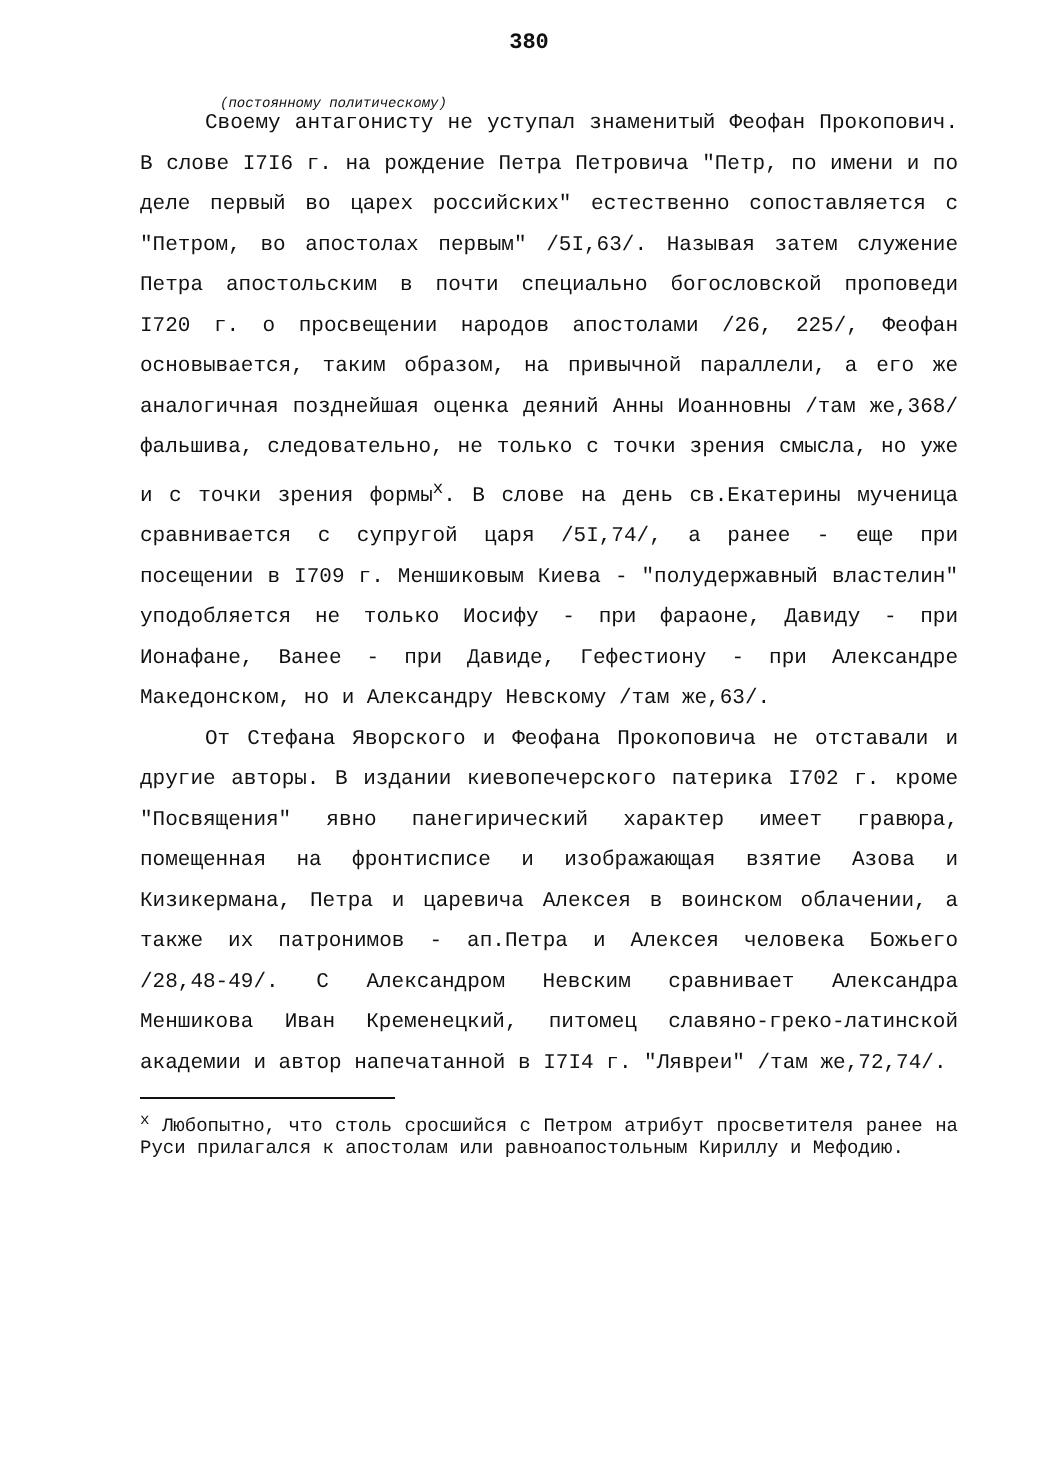380
(постоянному политическому)
Своему антагонисту не уступал знаменитый Феофан Прокопович. В слове I7I6 г. на рождение Петра Петровича "Петр, по имени и по деле первый во царех российских" естественно сопоставляется с "Петром, во апостолах первым" /5I,63/. Называя затем служение Петра апостольским в почти специально богословской проповеди I720 г. о просвещении народов апостолами /26, 225/, Феофан основывается, таким образом, на привычной параллели, а его же аналогичная позднейшая оценка деяний Анны Иоанновны /там же,368/ фальшива, следовательно, не только с точки зрения смысла, но уже и с точки зрения формы<sup>x</sup>. В слове на день св.Екатерины мученица сравнивается с супругой царя /5I,74/, а ранее - еще при посещении в I709 г. Меншиковым Киева - "полудержавный властелин" уподобляется не только Иосифу - при фараоне, Давиду - при Ионафане, Ванее - при Давиде, Гефестиону - при Александре Македонском, но и Александру Невскому /там же,63/.
От Стефана Яворского и Феофана Прокоповича не отставали и другие авторы. В издании киевопечерского патерика I702 г. кроме "Посвящения" явно панегирический характер имеет гравюра, помещенная на фронтисписе и изображающая взятие Азова и Кизикермана, Петра и царевича Алексея в воинском облачении, а также их патронимов - ап.Петра и Алексея человека Божьего /28,48-49/. С Александром Невским сравнивает Александра Меншикова Иван Кременецкий, питомец славяно-греко-латинской академии и автор напечатанной в I7I4 г. "Лявреи" /там же,72,74/.
<sup>x</sup> Любопытно, что столь сросшийся с Петром атрибут просветителя ранее на Руси прилагался к апостолам или равноапостольным Кириллу и Мефодию.